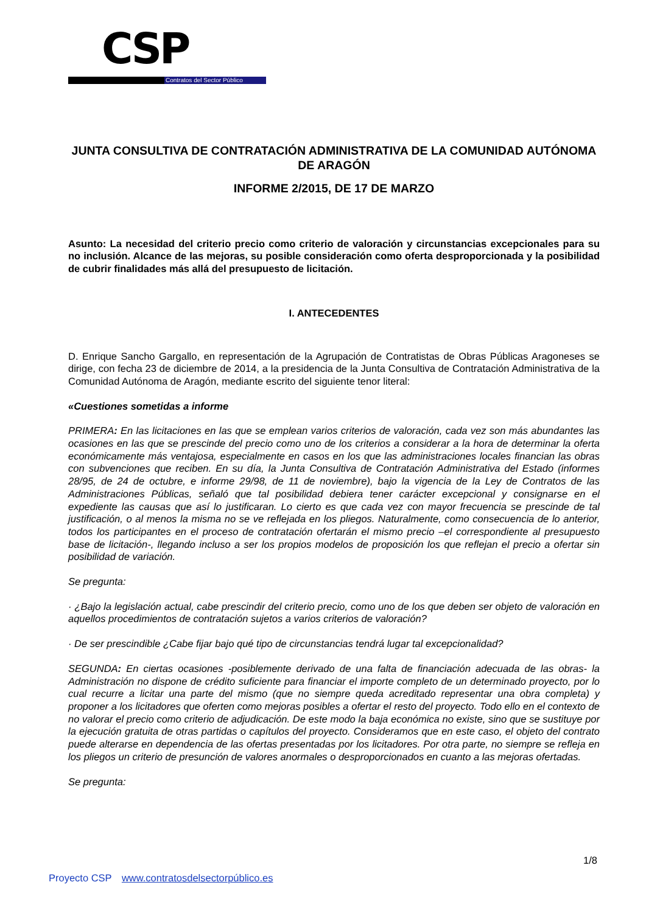CSP Contratos del Sector Público
JUNTA CONSULTIVA DE CONTRATACIÓN ADMINISTRATIVA DE LA COMUNIDAD AUTÓNOMA DE ARAGÓN
INFORME 2/2015, DE 17 DE MARZO
Asunto: La necesidad del criterio precio como criterio de valoración y circunstancias excepcionales para su no inclusión. Alcance de las mejoras, su posible consideración como oferta desproporcionada y la posibilidad de cubrir finalidades más allá del presupuesto de licitación.
I. ANTECEDENTES
D. Enrique Sancho Gargallo, en representación de la Agrupación de Contratistas de Obras Públicas Aragoneses se dirige, con fecha 23 de diciembre de 2014, a la presidencia de la Junta Consultiva de Contratación Administrativa de la Comunidad Autónoma de Aragón, mediante escrito del siguiente tenor literal:
«Cuestiones sometidas a informe
PRIMERA: En las licitaciones en las que se emplean varios criterios de valoración, cada vez son más abundantes las ocasiones en las que se prescinde del precio como uno de los criterios a considerar a la hora de determinar la oferta económicamente más ventajosa, especialmente en casos en los que las administraciones locales financian las obras con subvenciones que reciben. En su día, la Junta Consultiva de Contratación Administrativa del Estado (informes 28/95, de 24 de octubre, e informe 29/98, de 11 de noviembre), bajo la vigencia de la Ley de Contratos de las Administraciones Públicas, señaló que tal posibilidad debiera tener carácter excepcional y consignarse en el expediente las causas que así lo justificaran. Lo cierto es que cada vez con mayor frecuencia se prescinde de tal justificación, o al menos la misma no se ve reflejada en los pliegos. Naturalmente, como consecuencia de lo anterior, todos los participantes en el proceso de contratación ofertarán el mismo precio –el correspondiente al presupuesto base de licitación-, llegando incluso a ser los propios modelos de proposición los que reflejan el precio a ofertar sin posibilidad de variación.
Se pregunta:
· ¿Bajo la legislación actual, cabe prescindir del criterio precio, como uno de los que deben ser objeto de valoración en aquellos procedimientos de contratación sujetos a varios criterios de valoración?
· De ser prescindible ¿Cabe fijar bajo qué tipo de circunstancias tendrá lugar tal excepcionalidad?
SEGUNDA: En ciertas ocasiones -posiblemente derivado de una falta de financiación adecuada de las obras- la Administración no dispone de crédito suficiente para financiar el importe completo de un determinado proyecto, por lo cual recurre a licitar una parte del mismo (que no siempre queda acreditado representar una obra completa) y proponer a los licitadores que oferten como mejoras posibles a ofertar el resto del proyecto. Todo ello en el contexto de no valorar el precio como criterio de adjudicación. De este modo la baja económica no existe, sino que se sustituye por la ejecución gratuita de otras partidas o capítulos del proyecto. Consideramos que en este caso, el objeto del contrato puede alterarse en dependencia de las ofertas presentadas por los licitadores. Por otra parte, no siempre se refleja en los pliegos un criterio de presunción de valores anormales o desproporcionados en cuanto a las mejoras ofertadas.
Se pregunta:
1/8
Proyecto CSP www.contratosdelsectorpúblico.es